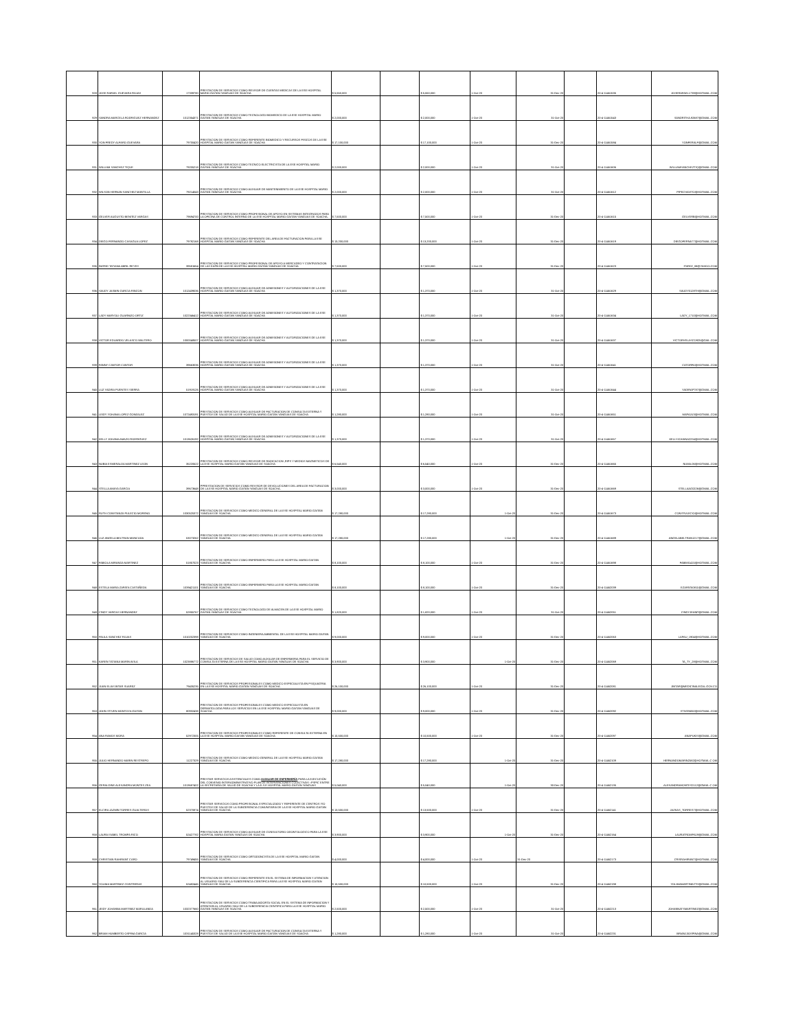| 928 | JOSE RAFAEL GUEVARA ROJAS | 17339780 | PRESTACION DE SERVICIOS COMO REVISOR DE CUENTAS MEDICAS DE LA ESE HOSPITAL MARIO GAITAN YANGUAS DE SOACHA | $ 5,550,000 | | $ 5,550,000 | 1-Oct-20 | 31-Dec-20 | | 20-4-11461535 | JOSERAFAEL1739@HOTMAIL.COM |
| 929 | SANDRA MARCELA RODRIGUEZ HERNANDEZ | 1012354371 | PRESTACION DE SERVICIOS COMO TECNOLOGO BIOMEDICO DE LA ESE HOSPITAL MARIO GAITAN YANGUAS DE SOACHA | $ 2,000,000 | | $ 2,000,000 | 1-Oct-20 | 31-Oct-20 | | 20-4-11461543 | SANDRITHA.92687@GMAIL.COM |
| 930 | YON FREDY ALFARO GUEVARA | 79700420 | PRESTACION DE SERVICIOS COMO REFERENTE BIOMEDICO Y RECURSOS FISICOS DE LA ESE HOSPITAL MARIO GAITAN YANGUAS DE SOACHA | $ 17,100,000 | | $ 17,100,000 | 1-Oct-20 | 31-Dec-20 | | 20-4-11461584 | YONFERALF@GMAIL.COM |
| 931 | WILLIAM SANCHEZ TIQUE | 79205218 | PRESTACION DE SERVICIOS COMO TECNICO ELECTRICISTA DE LA ESE HOSPITAL MARIO GAITAN YANGUAS DE SOACHA | $ 2,000,000 | | $ 2,000,000 | 1-Oct-20 | 31-Oct-20 | | 20-4-11461606 | WILLIAMSANCHEZTIQ@GMAIL.COM |
| 932 | WILSON HERNAN SANCHEZ MANTILLA | 79214043 | PRESTACION DE SERVICIOS COMO AUXILIAR DE MANTENIMIENTO DE LA ESE HOSPITAL MARIO GAITAN YANGUAS DE SOACHA | $ 2,000,000 | | $ 2,000,000 | 1-Oct-20 | 31-Oct-20 | | 20-4-11461612 | PIPECHAVITO@HOTMAIL.COM |
| 933 | GELVER AUGUSTO BENITEZ VARGAS | 79694700 | PRESTACION DE SERVICIOS COMO PROFESIONAL DE APOYO EN SISTEMAS INTEGRADOS PARA LA OFICINA DE CONTROL INTERNO DE LA ESE HOSPITAL MARIO GAITAN YANGUAS DE SOACHA. | $ 7,500,000 | | $ 7,500,000 | 1-Oct-20 | 31-Dec-20 | | 20-4-11461615 | GELVERB@HOTMAIL.COM |
| 934 | DIEGO FERNANDO CASAGUA LOPEZ | 79792168 | PRESTACION DE SERVICIOS COMO REFERENTE DEL AREA DE FACTURACION PARA LA ESE HOSPITAL MARIO GAITAN YANGUAS DE SOACHA | $ 13,200,000 | | $ 13,200,000 | 1-Oct-20 | 31-Dec-20 | | 20-4-11461619 | DIEGOFERNA77@HOTMAIL.COM |
| 935 | INGRID TATIANA ABRIL REYES | 39581654 | PRESTACION DE SERVICIOS COMO PROFESIONAL DE APOYO A MERCADEO Y CONTRATACION DE LAS EAPB DE LA ESE HOSPITAL MARIO GAITAN YANGUAS DE SOACHA | $ 7,500,000 | | $ 7,500,000 | 1-Oct-20 | 31-Dec-20 | | 20-4-11461623 | ITAR02_08@YAHOO.COM |
| 936 | SAUDY JASMIN GARCIA RINCON | 1012439036 | PRESTACION DE SERVICIOS COMO AUXILIAR DE ADMISIONES Y AUTORIZACIONES DE LA ESE HOSPITAL MARIO GAITAN YANGUAS DE SOACHA | $ 1,370,000 | | $ 1,370,000 | 1-Oct-20 | 31-Oct-20 | | 20-4-11461629 | SAUDY0128TH@GMAIL.COM |
| 937 | LADY MARYOLI GUARNIZO ORTIZ | 1022346412 | PRESTACION DE SERVICIOS COMO AUXILIAR DE ADMISIONES Y AUTORIZACIONES DE LA ESE HOSPITAL MARIO GAITAN YANGUAS DE SOACHA | $ 1,370,000 | | $ 1,370,000 | 1-Oct-20 | 31-Oct-20 | | 20-4-11461634 | LADY_1710@HOTMAIL.COM |
| 938 | VICTOR EDUARDO VELASCO WALTERO | 1000048507 | PRESTACION DE SERVICIOS COMO AUXILIAR DE ADMISIONES Y AUTORIZACIONES DE LA ESE HOSPITAL MARIO GAITAN YANGUAS DE SOACHA | $ 1,370,000 | | $ 1,370,000 | 1-Oct-20 | 31-Oct-20 | | 20-4-11461637 | VICTORVELASCO925@GAIL.COM |
| 939 | FANNY CANTOR CANTOR | 39663036 | PRESTACION DE SERVICIOS COMO AUXILIAR DE ADMISIONES Y AUTORIZACIONES DE LA ESE HOSPITAL MARIO GAITAN YANGUAS DE SOACHA | $ 1,370,000 | | $ 1,370,000 | 1-Oct-20 | 31-Oct-20 | | 20-4-11461641 | CATORFA@HOTMAIL.COM |
| 940 | LUZ YADIRA PUENTES SIERRA | 51919126 | PRESTACION DE SERVICIOS COMO AUXILIAR DE ADMISIONES Y AUTORIZACIONES DE LA ESE HOSPITAL MARIO GAITAN YANGUAS DE SOACHA | $ 1,370,000 | | $ 1,370,000 | 1-Oct-20 | 31-Oct-20 | | 20-4-11461644 | YADIRAP787@GMAIL.COM |
| 941 | LEIDY YOHANA LOPEZ GONZALEZ | 1072493191 | PRESTACION DE SERVICIOS COMO AUXILIAR DE FACTURACION DE CONSULTA EXTERNA Y PUESTOS DE SALUD DE LA ESE HOSPITAL MARIO GAITAN YANGUAS DE SOACHA | $ 1,280,000 | | $ 1,280,000 | 1-Oct-20 | 31-Oct-20 | | 20-4-11461651 | MAPAJU3@HOTMAIL.COM |
| 942 | KELLY JOHANA AMAZO RODRIGUEZ | 1013626192 | PRESTACION DE SERVICIOS COMO AUXILIAR DE ADMISIONES Y AUTORIZACIONES DE LA ESE HOSPITAL MARIO GAITAN YANGUAS DE SOACHA | $ 1,370,000 | | $ 1,370,000 | 1-Oct-20 | 31-Oct-20 | | 20-4-11461657 | KELLYJOHANA2224@HOTMAIL.COM |
| 943 | NUBIA ESMERALDA MARTINEZ LEON | 35220522 | PRESTACION DE SERVICIOS COMO REVISOR DE RADICACION ,RIPS Y MEDIOS MAGNETICOS DE LA ESE HOSPITAL MARIO GAITAN YANGUAS DE SOACHA | $ 6,540,000 | | $ 6,540,000 | 1-Oct-20 | 31-Dec-20 | | 20-4-11461665 | NUMA.06@HOTMAIL.COM |
| 944 | STELLA AMAYA GARCIA | 39673648 | PPRESTACION DE SERVICIOS COMO REVISOR DE DEVOLUCIONES DEL AREA DE FACTURACION DE LA ESE HOSPITAL MARIO GAITAN YANGUAS DE SOACHA. | $ 3,000,000 | | $ 3,000,000 | 1-Oct-20 | 31-Dec-20 | | 20-4-11461669 | STELLAAG0226@GMAIL.COM |
| 945 | RUTH CONSTANZA PULECIO MORENO | 1030525372 | PRESTACION DE SERVICIOS COMO MEDICO GENERAL DE LA ESE HOSPITAL MARIO GAITAN YANGUAS DE SOACHA | $ 17,280,000 | | $ 17,280,000 | 1-Oct-20 | 31-Dec-20 | | 20-4-11461673 | CONYPULECIO@HOTMAIL.COM |
| 946 | LUZ ANGELA BELTRAN MONCADA | 53073262 | PRESTACION DE SERVICIOS COMO MEDICO GENERAL DE LA ESE HOSPITAL MARIO GAITAN YANGUAS DE SOACHA | $ 17,280,000 | | $ 17,280,000 | 1-Oct-20 | 31-Dec-20 | | 20-4-11461689 | ANGELABELTRAN1217@GMAIL.COM |
| 947 | FABIOLA MIRANDA MARTINEZ | 51857023 | PRESTACION DE SERVICIOS COMO ENFERMERO PARA LA ESE HOSPITAL MARIO GAITAN YANGUAS DE SOACHA | $ 8,100,000 | | $ 8,100,000 | 1-Oct-20 | 31-Dec-20 | | 20-4-11461698 | FABIMI1415@HOTMAIL.COM |
| 948 | ESTELA MARIA ZAPATA CASTAÑEDA | 1039421101 | PRESTACION DE SERVICIOS COMO ENFERMERO PARA LA ESE HOSPITAL MARIO GAITAN YANGUAS DE SOACHA | $ 8,100,000 | | $ 8,100,000 | 1-Oct-20 | 31-Dec-20 | | 20-4-11462039 | EZAPATA0811@GMAIL.COM |
| 949 | CINDY VARGAS HERNANDEZ | 52855767 | PRESTACION DE SERVICIOS COMO TECNOLOGO DE ALMACEN DE LA ESE HOSPITAL MARIO GAITAN YANGUAS DE SOACHA | $ 1,820,000 | | $ 1,820,000 | 1-Oct-20 | 31-Oct-20 | | 20-4-11462051 | CINDYJEANP@GMAIL.COM |
| 950 | PAULA SANCHEZ ROJAS | 1010202398 | PRESTACION DE SERVICIOS COMO INGENIERA AMBIENTAL DE LA ESE HOSPITAL MARIO GAITAN YANGUAS DE SOACHA | $ 9,000,000 | | $ 9,000,000 | 1-Oct-20 | 31-Dec-20 | | 20-4-11462063 | LAPAU_1904@HOTMAIL.COM |
| 951 | KAREN TATIANA MARIN AVILA | 1023886772 | PRESTACION DE SERVICIOS DE SALUD COMO AUXILIAR DE ENFERMERIA PARA EL SERVICIO DE CONSULTA EXTERNA DE LA ESE HOSPITAL MARIO GAITAN YANGUAS DE SOACHA | $ 3,900,000 | | $ 3,900,000 | 1-Oct-20 | 31-Dec-20 | | 20-4-11462069 | TA_TY_28@HOTMAIL.COM |
| 952 | JUAN ELIAS BITAR SUAREZ | 79435235 | PRESTACION DE SERVICIOS PROFESIONALES COMO MEDICO ESPECIALISTA EN PSIQUIATRIA EN LA ESE HOSPITAL MARIO GAITAN YANGUAS DE SOACHA | $ 26,100,000 | | $ 26,100,000 | 1-Oct-20 | 31-Dec-20 | | 20-4-11462081 | JBITAR@MEDICINALEGAL.GOV.CO |
| 953 | JOHN STIVEN MONTOYA GAITAN | 80932438 | PRESTACION DE SERVICIOS PROFESIONALES COMO MEDICO ESPECIALISTA EN DERMATOLOGIA PARA LOS SERVICIOS EN LA ESE HOSPITAL MARIO GAITAN YANGUAS DE SOACHA | $ 9,000,000 | | $ 9,000,000 | 1-Oct-20 | 31-Dec-20 | | 20-4-11462092 | STIVEN050@HOTMAIL.COM |
| 954 | ANA RAMOS MORA | 52972305 | PRESTACION DE SERVICIOS PROFESIONALES COMO REFERENTE DE CONSULTA EXTERNA EN LA ESE HOSPITAL MARIO GAITAN YANGUAS DE SOACHA | $ 10,500,000 | | $ 10,500,000 | 1-Oct-20 | 31-Dec-20 | | 20-4-11462097 | ANAPUKIS@GMAIL.COM |
| 955 | JULIO HERNANDO MARIN RESTREPO | 11227329 | PRESTACION DE SERVICIOS COMO MEDICO GENERAL DE LA ESE HOSPITAL MARIO GAITAN YANGUAS DE SOACHA | $ 17,280,000 | | $ 17,280,000 | 1-Oct-20 | 31-Dec-20 | | 20-4-11462109 | HERNANDOMARIN2582@HOTMAIL.C OM |
| 956 | GERALDINE ALEXANDRA MONTES ZEA | 1013687402 | PRESTAR SERVICIOS ASISTENCIALES COMO AUXILIAR DE ENFERMERÍA PARA LA EJECUCIÓN DEL CONVENIO INTERADMINISTRATIVO PLAN DE INTERVENCIONES COLECTIVAS –PSPIC ENTRE LA SECRETARIA DE SALUD DE SOACHA Y LA E.S.E HOSPITAL MARIO GAITÁN YANGUAS | $ 5,040,000 | | $ 5,040,000 | 1-Oct-20 | 30-Dec-20 | | 20-4-11462135 | ALEXANDRAMONTES2112@GMAIL.C OM |
| 957 | ELCIRA JAZMIN TORRES GUALTEROS | 52370874 | PRESTAR SERVICIOS COMO PROFESIONAL ESPECIALIZADO Y REFERENTE DE CENTROS Y/O PUESTOS DE SALUD DE LA SUBGERENCIA COMUNITARIA DE LA ESE HOSPITAL MARIO GAITAN YANGUAS DE SOACHA | $ 13,500,000 | | $ 13,500,000 | 1-Oct-20 | 31-Dec-20 | | 20-4-11462141 | JAZKAS_TORRES7@HOTMAIL.COM |
| 958 | LAURA ISABEL TROMPA RICO | 52427782 | PRESTACION DE SERVICIOS COMO AUXILIAR DE CONSULTORIO ODONTOLOGICO PARA LA ESE HOSPITAL MARIA GAITAN YANGUAS DE SOACHA | $ 3,900,000 | | $ 3,900,000 | 1-Oct-20 | 31-Dec-20 | | 20-4-11462164 | LAURATROMPA19@GMAIL.COM |
| 959 | CHRISTIAN RAHIRANT CARO | 79749455 | PRESTACION DE SERVICIOS COMO ORTODONCISTA DE LA ESE HOSPITAL MARIO GAITAN YANGUAS DE SOACHA | $ 4,000,000 | | $ 4,000,000 | 1-Oct-20 | 31-Dec-20 | | 20-4-11462173 | CRISRAHIRANT@HOTMAIL.COM |
| 960 | YOLIMA MARTINEZ CONTRERAS | 52482445 | PRESTACION DE SERVICIOS COMO REFERENTE EN EL SISTEMA DE INFORMACION Y ATENCION AL USUARIO SIAU DE LA SUBGERENCIA CIENTIFICA PARA LA ESE HOSPITAL MARIO GAITAN YANGUAS DE SOACHA | $ 10,500,000 | | $ 10,500,000 | 1-Oct-20 | 31-Dec-20 | | 20-4-11462198 | YOLIMAMARTINEZTS@GMAIL.COM |
| 961 | JEIDY JOHANNA MARTINEZ MARULANDA | 1032377660 | PRESTACION DE SERVICIOS COMO TRABAJADORTA SOCIAL EN EL SISTEMA DE INFORMACION Y ATENCION AL USUARIO SIAU DE LA SUBGERENCIA CIENTIFICA PARA LA ESE HOSPITAL MARIO GAITAN YANGUAS DE SOACHA | $ 2,500,000 | | $ 2,500,000 | 1-Oct-20 | 31-Oct-20 | | 20-4-11462213 | JOHANNATSMARTINEZ@GMAIL.COM |
| 962 | BRIAM HUMBERTO OSPINA GARCIA | 1031145328 | PRESTACION DE SERVICIOS COMO AUXILIAR DE FACTURACION DE CONSULTA EXTERNA Y PUESTOS DE SALUD DE LA ESE HOSPITAL MARIO GAITAN YANGUAS DE SOACHA | $ 1,280,000 | | $ 1,280,000 | 1-Oct-20 | 31-Oct-20 | | 20-4-11462231 | BRIAN13OSPINA@GMAIL.COM |